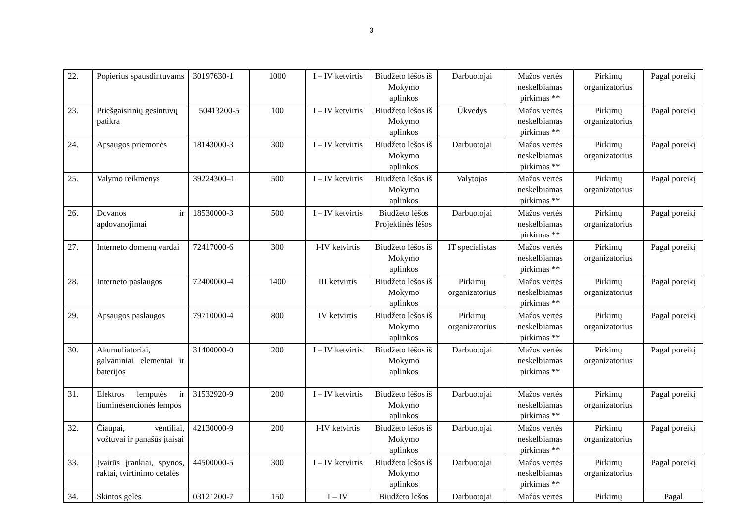3
| 22. | Popierius spausdintuvams | 30197630-1 | 1000 | I – IV ketvirtis | Biudžeto lėšos iš Mokymo aplinkos | Darbuotojai | Mažos vertės neskelbiamas pirkimas ** | Pirkimų organizatorius | Pagal poreikį |
| 23. | Priešgaisrinių gesintuvų patikra | 50413200-5 | 100 | I – IV ketvirtis | Biudžeto lėšos iš Mokymo aplinkos | Ūkvedys | Mažos vertės neskelbiamas pirkimas ** | Pirkimų organizatorius | Pagal poreikį |
| 24. | Apsaugos priemonės | 18143000-3 | 300 | I – IV ketvirtis | Biudžeto lėšos iš Mokymo aplinkos | Darbuotojai | Mažos vertės neskelbiamas pirkimas ** | Pirkimų organizatorius | Pagal poreikį |
| 25. | Valymo reikmenys | 39224300–1 | 500 | I – IV ketvirtis | Biudžeto lėšos iš Mokymo aplinkos | Valytojas | Mažos vertės neskelbiamas pirkimas ** | Pirkimų organizatorius | Pagal poreikį |
| 26. | Dovanos ir apdovanojimai | 18530000-3 | 500 | I – IV ketvirtis | Biudžeto lėšos Projektinės lėšos | Darbuotojai | Mažos vertės neskelbiamas pirkimas ** | Pirkimų organizatorius | Pagal poreikį |
| 27. | Interneto domenų vardai | 72417000-6 | 300 | I-IV ketvirtis | Biudžeto lėšos iš Mokymo aplinkos | IT specialistas | Mažos vertės neskelbiamas pirkimas ** | Pirkimų organizatorius | Pagal poreikį |
| 28. | Interneto paslaugos | 72400000-4 | 1400 | III ketvirtis | Biudžeto lėšos iš Mokymo aplinkos | Pirkimų organizatorius | Mažos vertės neskelbiamas pirkimas ** | Pirkimų organizatorius | Pagal poreikį |
| 29. | Apsaugos paslaugos | 79710000-4 | 800 | IV ketvirtis | Biudžeto lėšos iš Mokymo aplinkos | Pirkimų organizatorius | Mažos vertės neskelbiamas pirkimas ** | Pirkimų organizatorius | Pagal poreikį |
| 30. | Akumuliatoriai, galvaniniai elementai ir baterijos | 31400000-0 | 200 | I – IV ketvirtis | Biudžeto lėšos iš Mokymo aplinkos | Darbuotojai | Mažos vertės neskelbiamas pirkimas ** | Pirkimų organizatorius | Pagal poreikį |
| 31. | Elektros lemputės ir liuminesencionės lempos | 31532920-9 | 200 | I – IV ketvirtis | Biudžeto lėšos iš Mokymo aplinkos | Darbuotojai | Mažos vertės neskelbiamas pirkimas ** | Pirkimų organizatorius | Pagal poreikį |
| 32. | Čiaupai, ventiliai, vožtuvai ir panašūs įtaisai | 42130000-9 | 200 | I-IV ketvirtis | Biudžeto lėšos iš Mokymo aplinkos | Darbuotojai | Mažos vertės neskelbiamas pirkimas ** | Pirkimų organizatorius | Pagal poreikį |
| 33. | Įvairūs įrankiai, spynos, raktai, tvirtinimo detalės | 44500000-5 | 300 | I – IV ketvirtis | Biudžeto lėšos iš Mokymo aplinkos | Darbuotojai | Mažos vertės neskelbiamas pirkimas ** | Pirkimų organizatorius | Pagal poreikį |
| 34. | Skintos gėlės | 03121200-7 | 150 | I – IV | Biudžeto lėšos | Darbuotojai | Mažos vertės | Pirkimų | Pagal |